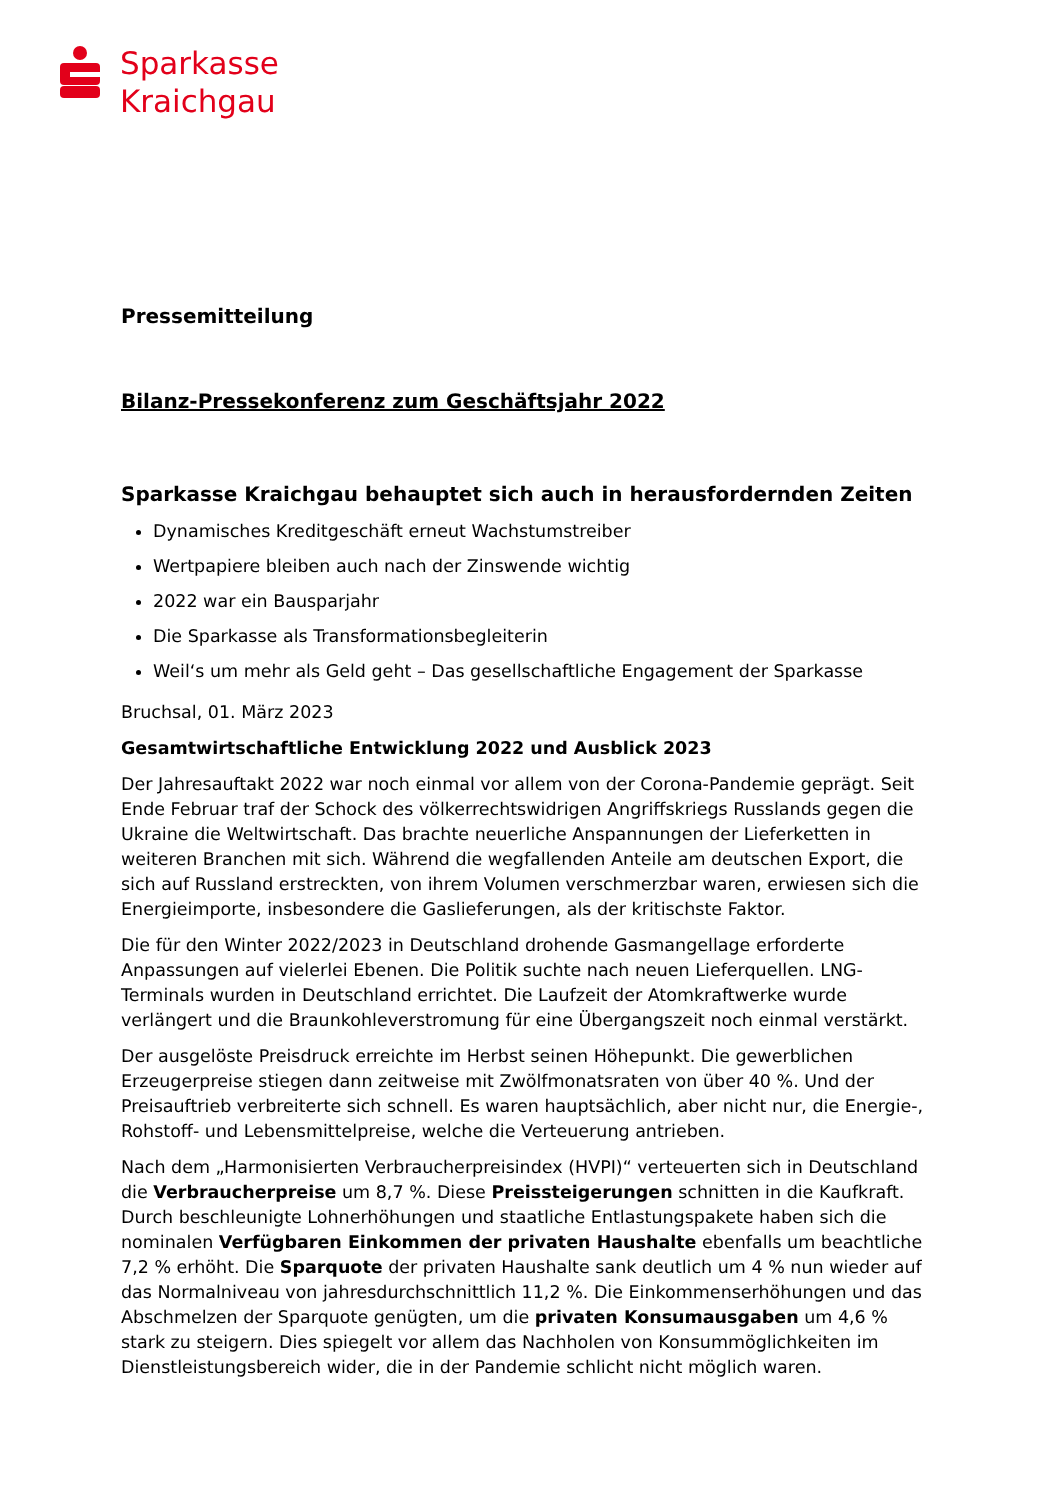Sparkasse
Kraichgau
Pressemitteilung
Bilanz-Pressekonferenz zum Geschäftsjahr 2022
Sparkasse Kraichgau behauptet sich auch in herausfordernden Zeiten
Dynamisches Kreditgeschäft erneut Wachstumstreiber
Wertpapiere bleiben auch nach der Zinswende wichtig
2022 war ein Bausparjahr
Die Sparkasse als Transformationsbegleiterin
Weil‘s um mehr als Geld geht – Das gesellschaftliche Engagement der Sparkasse
Bruchsal, 01. März 2023
Gesamtwirtschaftliche Entwicklung 2022 und Ausblick 2023
Der Jahresauftakt 2022 war noch einmal vor allem von der Corona-Pandemie geprägt. Seit Ende Februar traf der Schock des völkerrechtswidrigen Angriffskriegs Russlands gegen die Ukraine die Weltwirtschaft. Das brachte neuerliche Anspannungen der Lieferketten in weiteren Branchen mit sich. Während die wegfallenden Anteile am deutschen Export, die sich auf Russland erstreckten, von ihrem Volumen verschmerzbar waren, erwiesen sich die Energieimporte, insbesondere die Gaslieferungen, als der kritischste Faktor.
Die für den Winter 2022/2023 in Deutschland drohende Gasmangellage erforderte Anpassungen auf vielerlei Ebenen. Die Politik suchte nach neuen Lieferquellen. LNG-Terminals wurden in Deutschland errichtet. Die Laufzeit der Atomkraftwerke wurde verlängert und die Braunkohleverstromung für eine Übergangszeit noch einmal verstärkt.
Der ausgelöste Preisdruck erreichte im Herbst seinen Höhepunkt. Die gewerblichen Erzeugerpreise stiegen dann zeitweise mit Zwölfmonatsraten von über 40 %. Und der Preisauftrieb verbreiterte sich schnell. Es waren hauptsächlich, aber nicht nur, die Energie-, Rohstoff- und Lebensmittelpreise, welche die Verteuerung antrieben.
Nach dem „Harmonisierten Verbraucherpreisindex (HVPI)“ verteuerten sich in Deutschland die Verbraucherpreise um 8,7 %. Diese Preissteigerungen schnitten in die Kaufkraft. Durch beschleunigte Lohnerhöhungen und staatliche Entlastungspakete haben sich die nominalen Verfügbaren Einkommen der privaten Haushalte ebenfalls um beachtliche 7,2 % erhöht. Die Sparquote der privaten Haushalte sank deutlich um 4 % nun wieder auf das Normalniveau von jahresdurchschnittlich 11,2 %. Die Einkommenserhöhungen und das Abschmelzen der Sparquote genügten, um die privaten Konsumausgaben um 4,6 % stark zu steigern. Dies spiegelt vor allem das Nachholen von Konsummöglichkeiten im Dienstleistungsbereich wider, die in der Pandemie schlicht nicht möglich waren.